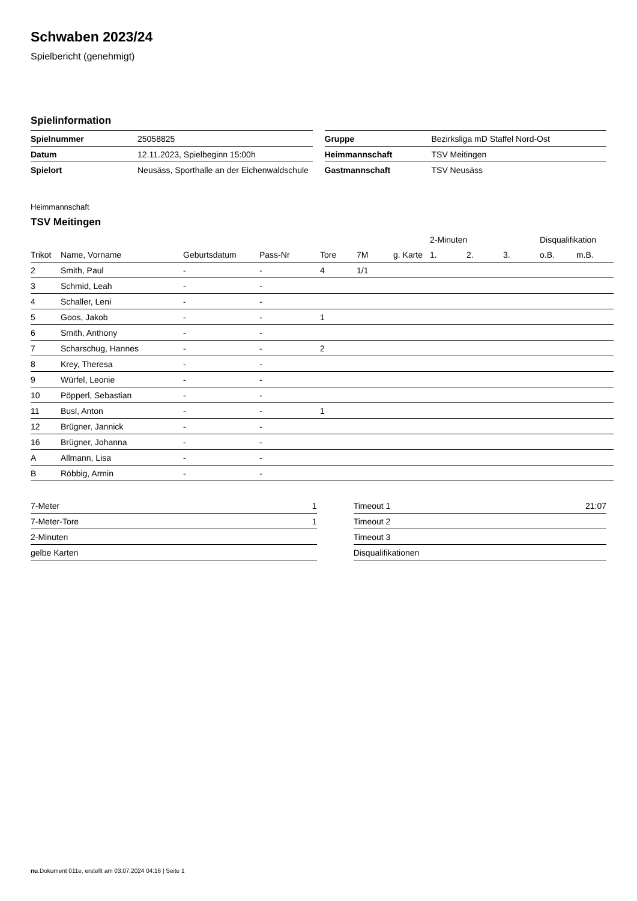Schwaben 2023/24
Spielbericht (genehmigt)
Spielinformation
| Spielnummer | 25058825 |
| Datum | 12.11.2023, Spielbeginn 15:00h |
| Spielort | Neusäss, Sporthalle an der Eichenwaldschule |
| Gruppe | Bezirksliga mD Staffel Nord-Ost |
| Heimmannschaft | TSV Meitingen |
| Gastmannschaft | TSV Neusäss |
Heimmannschaft
TSV Meitingen
| | | | | | | | 2-Minuten | | | Disqualifikation | |
| --- | --- | --- | --- | --- | --- | --- | --- | --- | --- | --- | --- |
| Trikot | Name, Vorname | Geburtsdatum | Pass-Nr | Tore | 7M | g. Karte | 1. | 2. | 3. | o.B. | m.B. |
| 2 | Smith, Paul | - | - | 4 | 1/1 | | | | | | |
| 3 | Schmid, Leah | - | - | | | | | | | | |
| 4 | Schaller, Leni | - | - | | | | | | | | |
| 5 | Goos, Jakob | - | - | 1 | | | | | | | |
| 6 | Smith, Anthony | - | - | | | | | | | | |
| 7 | Scharschug, Hannes | - | - | 2 | | | | | | | |
| 8 | Krey, Theresa | - | - | | | | | | | | |
| 9 | Würfel, Leonie | - | - | | | | | | | | |
| 10 | Pöpperl, Sebastian | - | - | | | | | | | | |
| 11 | Busl, Anton | - | - | 1 | | | | | | | |
| 12 | Brügner, Jannick | - | - | | | | | | | | |
| 16 | Brügner, Johanna | - | - | | | | | | | | |
| A | Allmann, Lisa | - | - | | | | | | | | |
| B | Röbbig, Armin | - | - | | | | | | | | |
| 7-Meter | 1 |
| 7-Meter-Tore | 1 |
| 2-Minuten | |
| gelbe Karten | |
| Timeout 1 | 21:07 |
| Timeout 2 | |
| Timeout 3 | |
| Disqualifikationen | |
nu.Dokument 011e, erstellt am 03.07.2024 04:16 | Seite 1